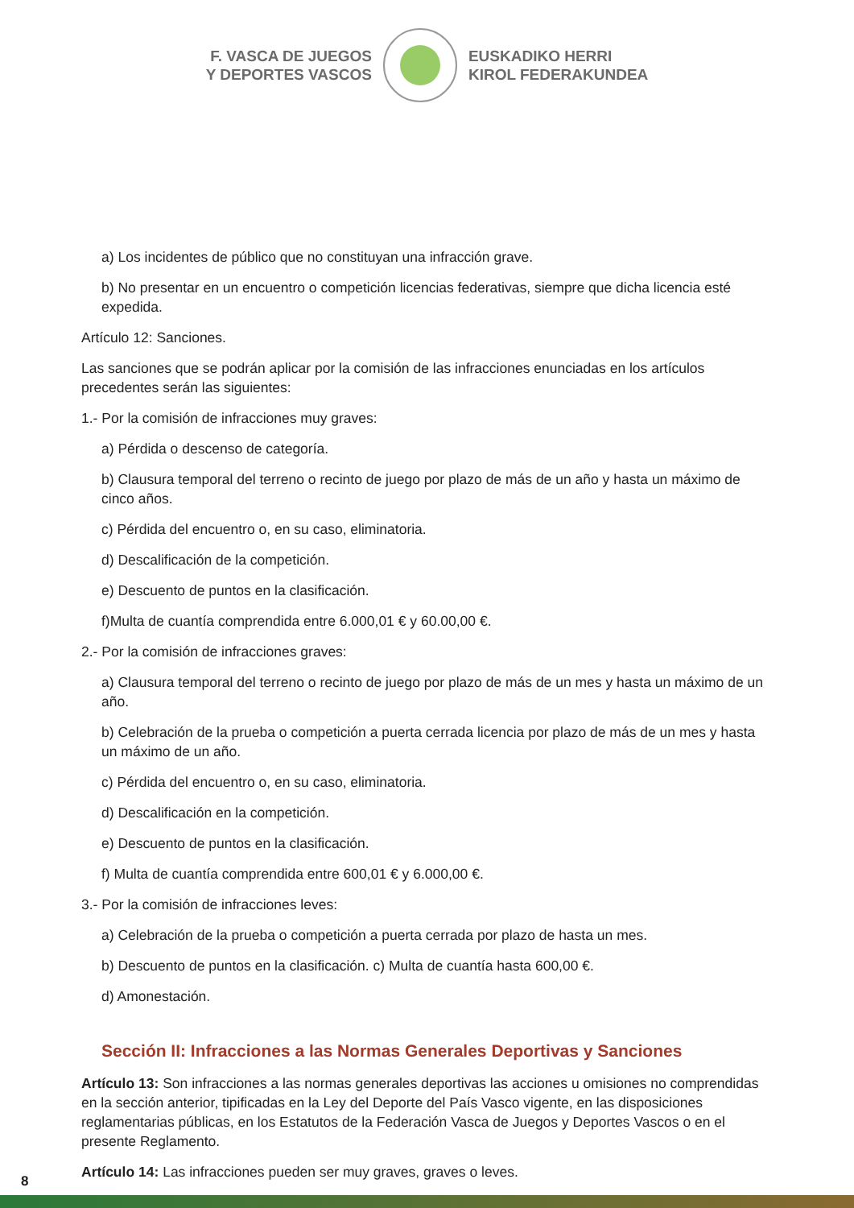F. VASCA DE JUEGOS
Y DEPORTES VASCOS
EUSKADIKO HERRI
KIROL FEDERAKUNDEA
a) Los incidentes de público que no constituyan una infracción grave.
b) No presentar en un encuentro o competición licencias federativas, siempre que dicha licencia esté expedida.
Artículo 12: Sanciones.
Las sanciones que se podrán aplicar por la comisión de las infracciones enunciadas en los artículos precedentes serán las siguientes:
1.- Por la comisión de infracciones muy graves:
a) Pérdida o descenso de categoría.
b) Clausura temporal del terreno o recinto de juego por plazo de más de un año y hasta un máximo de cinco años.
c) Pérdida del encuentro o, en su caso, eliminatoria.
d) Descalificación de la competición.
e) Descuento de puntos en la clasificación.
f)Multa de cuantía comprendida entre 6.000,01 € y 60.00,00 €.
2.- Por la comisión de infracciones graves:
a) Clausura temporal del terreno o recinto de juego por plazo de más de un mes y hasta un máximo de un año.
b) Celebración de la prueba o competición a puerta cerrada licencia por plazo de más de un mes y hasta un máximo de un año.
c) Pérdida del encuentro o, en su caso, eliminatoria.
d) Descalificación en la competición.
e) Descuento de puntos en la clasificación.
f) Multa de cuantía comprendida entre 600,01 € y 6.000,00 €.
3.- Por la comisión de infracciones leves:
a) Celebración de la prueba o competición a puerta cerrada por plazo de hasta un mes.
b) Descuento de puntos en la clasificación. c) Multa de cuantía hasta 600,00 €.
d) Amonestación.
Sección II: Infracciones a las Normas Generales Deportivas y Sanciones
Artículo 13: Son infracciones a las normas generales deportivas las acciones u omisiones no comprendidas en la sección anterior, tipificadas en la Ley del Deporte del País Vasco vigente, en las disposiciones reglamentarias públicas, en los Estatutos de la Federación Vasca de Juegos y Deportes Vascos o en el presente Reglamento.
Artículo 14: Las infracciones pueden ser muy graves, graves o leves.
8